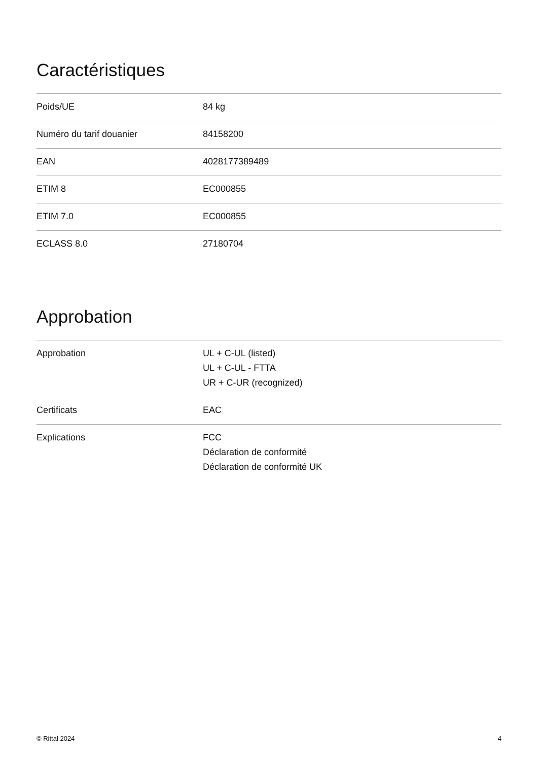Caractéristiques
| Poids/UE | 84 kg |
| Numéro du tarif douanier | 84158200 |
| EAN | 4028177389489 |
| ETIM 8 | EC000855 |
| ETIM 7.0 | EC000855 |
| ECLASS 8.0 | 27180704 |
Approbation
| Approbation | UL + C-UL (listed) UL + C-UL - FTTA UR + C-UR (recognized) |
| Certificats | EAC |
| Explications | FCC Déclaration de conformité Déclaration de conformité UK |
© Rittal 2024 4